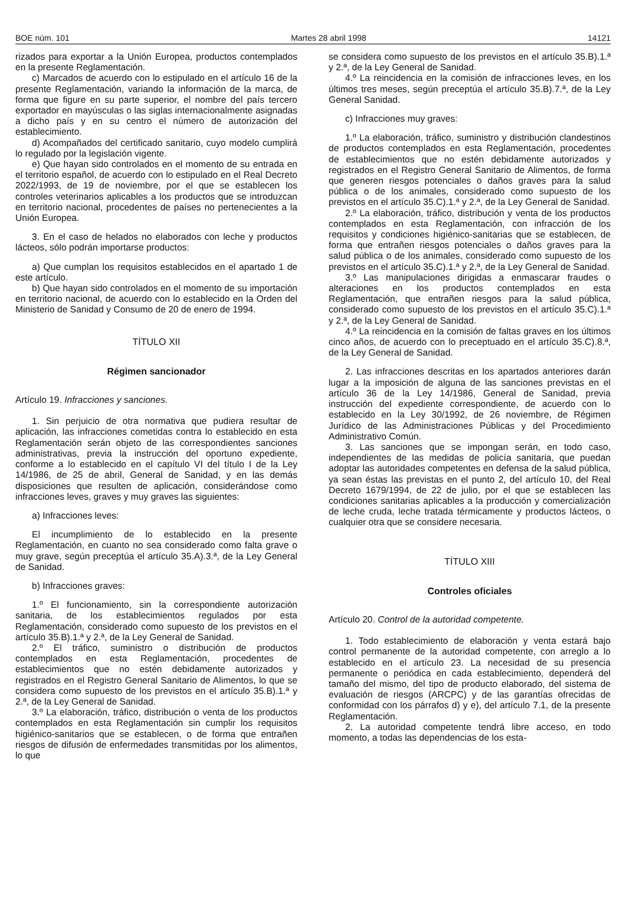BOE núm. 101 Martes 28 abril 1998 14121
rizados para exportar a la Unión Europea, productos contemplados en la presente Reglamentación.
c) Marcados de acuerdo con lo estipulado en el artículo 16 de la presente Reglamentación, variando la información de la marca, de forma que figure en su parte superior, el nombre del país tercero exportador en mayúsculas o las siglas internacionalmente asignadas a dicho país y en su centro el número de autorización del establecimiento.
d) Acompañados del certificado sanitario, cuyo modelo cumplirá lo regulado por la legislación vigente.
e) Que hayan sido controlados en el momento de su entrada en el territorio español, de acuerdo con lo estipulado en el Real Decreto 2022/1993, de 19 de noviembre, por el que se establecen los controles veterinarios aplicables a los productos que se introduzcan en territorio nacional, procedentes de países no pertenecientes a la Unión Europea.
3. En el caso de helados no elaborados con leche y productos lácteos, sólo podrán importarse productos:
a) Que cumplan los requisitos establecidos en el apartado 1 de este artículo.
b) Que hayan sido controlados en el momento de su importación en territorio nacional, de acuerdo con lo establecido en la Orden del Ministerio de Sanidad y Consumo de 20 de enero de 1994.
TÍTULO XII
Régimen sancionador
Artículo 19. Infracciones y sanciones.
1. Sin perjuicio de otra normativa que pudiera resultar de aplicación, las infracciones cometidas contra lo establecido en esta Reglamentación serán objeto de las correspondientes sanciones administrativas, previa la instrucción del oportuno expediente, conforme a lo establecido en el capítulo VI del título I de la Ley 14/1986, de 25 de abril, General de Sanidad, y en las demás disposiciones que resulten de aplicación, considerándose como infracciones leves, graves y muy graves las siguientes:
a) Infracciones leves:
El incumplimiento de lo establecido en la presente Reglamentación, en cuanto no sea considerado como falta grave o muy grave, según preceptúa el artículo 35.A).3.ª, de la Ley General de Sanidad.
b) Infracciones graves:
1.º El funcionamiento, sin la correspondiente autorización sanitaria, de los establecimientos regulados por esta Reglamentación, considerado como supuesto de los previstos en el artículo 35.B).1.ª y 2.ª, de la Ley General de Sanidad.
2.º El tráfico, suministro o distribución de productos contemplados en esta Reglamentación, procedentes de establecimientos que no estén debidamente autorizados y registrados en el Registro General Sanitario de Alimentos, lo que se considera como supuesto de los previstos en el artículo 35.B).1.ª y 2.ª, de la Ley General de Sanidad.
3.º La elaboración, tráfico, distribución o venta de los productos contemplados en esta Reglamentación sin cumplir los requisitos higiénico-sanitarios que se establecen, o de forma que entrañen riesgos de difusión de enfermedades transmitidas por los alimentos, lo que
se considera como supuesto de los previstos en el artículo 35.B).1.ª y 2.ª, de la Ley General de Sanidad.
4.º La reincidencia en la comisión de infracciones leves, en los últimos tres meses, según preceptúa el artículo 35.B).7.ª, de la Ley General Sanidad.
c) Infracciones muy graves:
1.º La elaboración, tráfico, suministro y distribución clandestinos de productos contemplados en esta Reglamentación, procedentes de establecimientos que no estén debidamente autorizados y registrados en el Registro General Sanitario de Alimentos, de forma que generen riesgos potenciales o daños graves para la salud pública o de los animales, considerado como supuesto de los previstos en el artículo 35.C).1.ª y 2.ª, de la Ley General de Sanidad.
2.º La elaboración, tráfico, distribución y venta de los productos contemplados en esta Reglamentación, con infracción de los requisitos y condiciones higiénico-sanitarias que se establecen, de forma que entrañen riesgos potenciales o daños graves para la salud pública o de los animales, considerado como supuesto de los previstos en el artículo 35.C).1.ª y 2.ª, de la Ley General de Sanidad.
3.º Las manipulaciones dirigidas a enmascarar fraudes o alteraciones en los productos contemplados en esta Reglamentación, que entrañen riesgos para la salud pública, considerado como supuesto de los previstos en el artículo 35.C).1.ª y 2.ª, de la Ley General de Sanidad.
4.º La reincidencia en la comisión de faltas graves en los últimos cinco años, de acuerdo con lo preceptuado en el artículo 35.C).8.ª, de la Ley General de Sanidad.
2. Las infracciones descritas en los apartados anteriores darán lugar a la imposición de alguna de las sanciones previstas en el artículo 36 de la Ley 14/1986, General de Sanidad, previa instrucción del expediente correspondiente, de acuerdo con lo establecido en la Ley 30/1992, de 26 noviembre, de Régimen Jurídico de las Administraciones Públicas y del Procedimiento Administrativo Común.
3. Las sanciones que se impongan serán, en todo caso, independientes de las medidas de policía sanitaria, que puedan adoptar las autoridades competentes en defensa de la salud pública, ya sean éstas las previstas en el punto 2, del artículo 10, del Real Decreto 1679/1994, de 22 de julio, por el que se establecen las condiciones sanitarias aplicables a la producción y comercialización de leche cruda, leche tratada térmicamente y productos lácteos, o cualquier otra que se considere necesaria.
TÍTULO XIII
Controles oficiales
Artículo 20. Control de la autoridad competente.
1. Todo establecimiento de elaboración y venta estará bajo control permanente de la autoridad competente, con arreglo a lo establecido en el artículo 23. La necesidad de su presencia permanente o periódica en cada establecimiento, dependerá del tamaño del mismo, del tipo de producto elaborado, del sistema de evaluación de riesgos (ARCPC) y de las garantías ofrecidas de conformidad con los párrafos d) y e), del artículo 7.1, de la presente Reglamentación.
2. La autoridad competente tendrá libre acceso, en todo momento, a todas las dependencias de los esta-